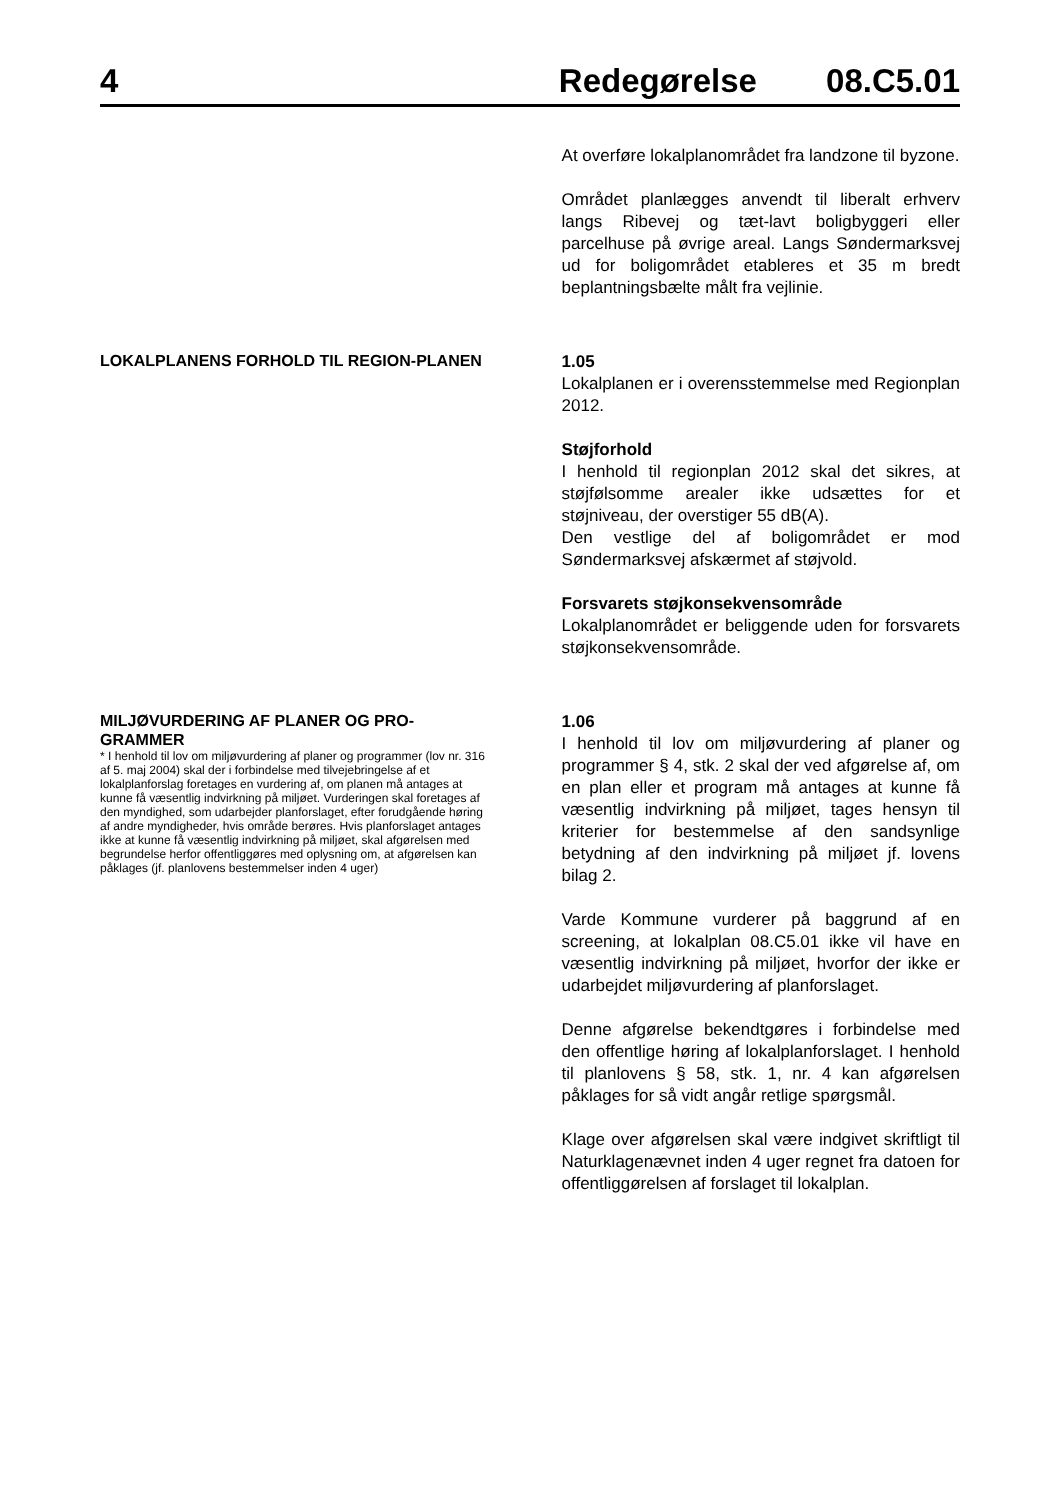4
Redegørelse 08.C5.01
At overføre lokalplanområdet fra landzone til byzone.
Området planlægges anvendt til liberalt erhverv langs Ribevej og tæt-lavt boligbyggeri eller parcelhuse på øvrige areal. Langs Søndermarksvej ud for boligområdet etableres et 35 m bredt beplantningsbælte målt fra vejlinie.
LOKALPLANENS FORHOLD TIL REGION-PLANEN
1.05
Lokalplanen er i overensstemmelse med Regionplan 2012.
Støjforhold
I henhold til regionplan 2012 skal det sikres, at støjfølsomme arealer ikke udsættes for et støjniveau, der overstiger 55 dB(A).
Den vestlige del af boligområdet er mod Søndermarksvej afskærmet af støjvold.
Forsvarets støjkonsekvensområde
Lokalplanområdet er beliggende uden for forsvarets støjkonsekvensområde.
MILJØVURDERING AF PLANER OG PRO-GRAMMER
* I henhold til lov om miljøvurdering af planer og programmer (lov nr. 316 af 5. maj 2004) skal der i forbindelse med tilvejebringelse af et lokalplanforslag foretages en vurdering af, om planen må antages at kunne få væsentlig indvirkning på miljøet. Vurderingen skal foretages af den myndighed, som udarbejder planforslaget, efter forudgående høring af andre myndigheder, hvis område berøres. Hvis planforslaget antages ikke at kunne få væsentlig indvirkning på miljøet, skal afgørelsen med begrundelse herfor offentliggøres med oplysning om, at afgørelsen kan påklages (jf. planlovens bestemmelser inden 4 uger)
1.06
I henhold til lov om miljøvurdering af planer og programmer § 4, stk. 2 skal der ved afgørelse af, om en plan eller et program må antages at kunne få væsentlig indvirkning på miljøet, tages hensyn til kriterier for bestemmelse af den sandsynlige betydning af den indvirkning på miljøet jf. lovens bilag 2.
Varde Kommune vurderer på baggrund af en screening, at lokalplan 08.C5.01 ikke vil have en væsentlig indvirkning på miljøet, hvorfor der ikke er udarbejdet miljøvurdering af planforslaget.
Denne afgørelse bekendtgøres i forbindelse med den offentlige høring af lokalplanforslaget. I henhold til planlovens § 58, stk. 1, nr. 4 kan afgørelsen påklages for så vidt angår retlige spørgsmål.
Klage over afgørelsen skal være indgivet skriftligt til Naturklagenævnet inden 4 uger regnet fra datoen for offentliggørelsen af forslaget til lokalplan.